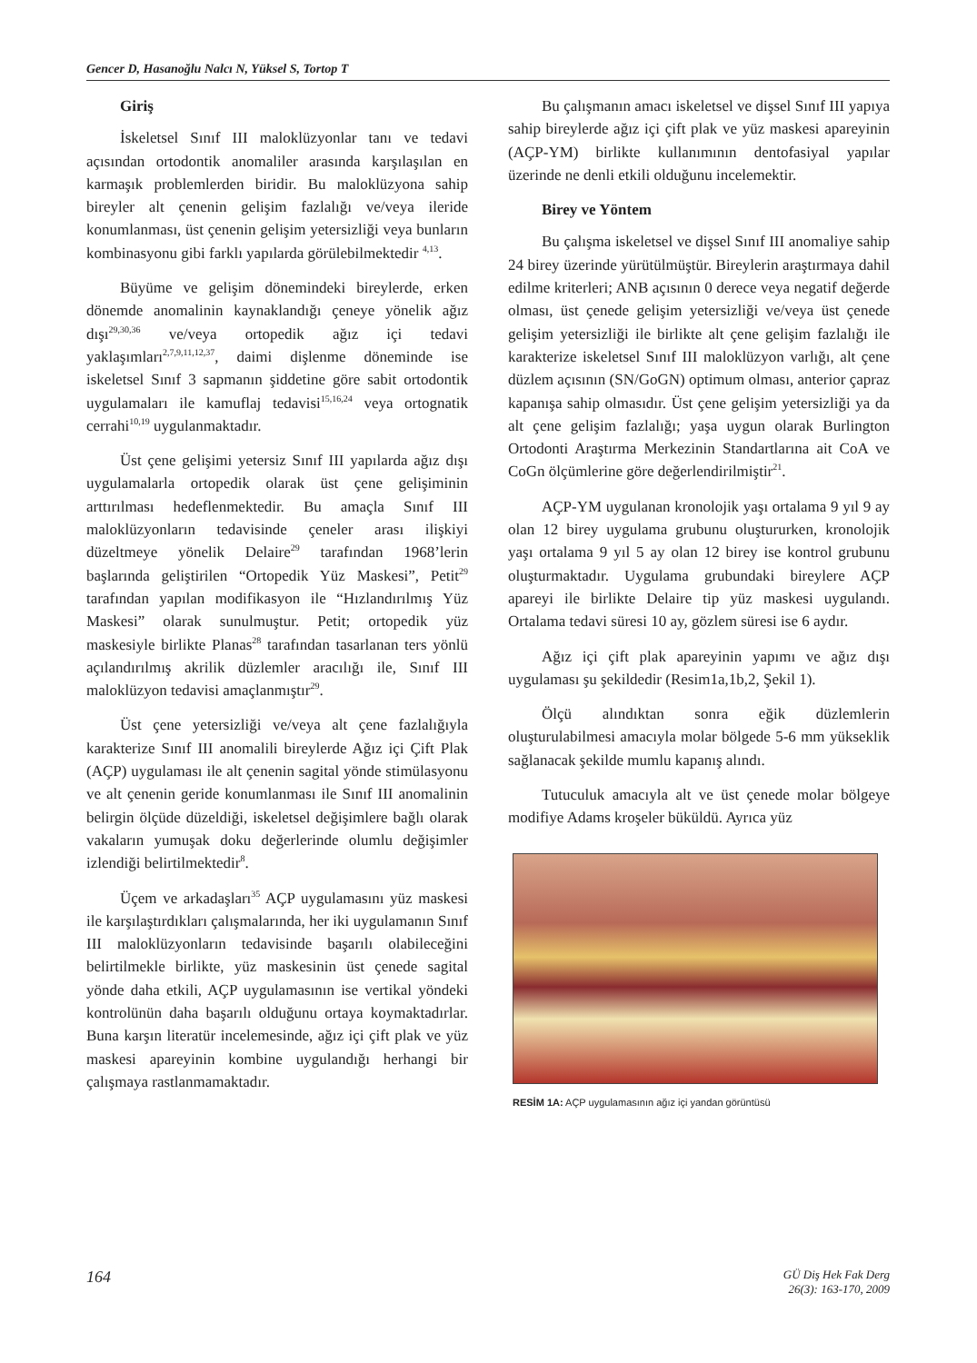Gencer D, Hasanoğlu Nalcı N, Yüksel S, Tortop T
Giriş
İskeletsel Sınıf III maloklüzyonlar tanı ve tedavi açısından ortodontik anomaliler arasında karşılaşılan en karmaşık problemlerden biridir. Bu maloklüzyona sahip bireyler alt çenenin gelişim fazlalığı ve/veya ileride konumlanması, üst çenenin gelişim yetersizliği veya bunların kombinasyonu gibi farklı yapılarda görülebilmektedir <sup>4,13</sup>.
Büyüme ve gelişim dönemindeki bireylerde, erken dönemde anomalinin kaynaklandığı çeneye yönelik ağız dışı<sup>29,30,36</sup> ve/veya ortopedik ağız içi tedavi yaklaşımları<sup>2,7,9,11,12,37</sup>, daimi dişlenme döneminde ise iskeletsel Sınıf 3 sapmanın şiddetine göre sabit ortodontik uygulamaları ile kamuflaj tedavisi<sup>15,16,24</sup> veya ortognatik cerrahi<sup>10,19</sup> uygulanmaktadır.
Üst çene gelişimi yetersiz Sınıf III yapılarda ağız dışı uygulamalarla ortopedik olarak üst çene gelişiminin arttırılması hedeflenmektedir. Bu amaçla Sınıf III maloklüzyonların tedavisinde çeneler arası ilişkiyi düzeltmeye yönelik Delaire<sup>29</sup> tarafından 1968’lerin başlarında geliştirilen “Ortopedik Yüz Maskesi”, Petit<sup>29</sup> tarafından yapılan modifikasyon ile “Hızlandırılmış Yüz Maskesi” olarak sunulmuştur. Petit; ortopedik yüz maskesiyle birlikte Planas<sup>28</sup> tarafından tasarlanan ters yönlü açılandırılmış akrilik düzlemler aracılığı ile, Sınıf III maloklüzyon tedavisi amaçlanmıştır<sup>29</sup>.
Üst çene yetersizliği ve/veya alt çene fazlalığıyla karakterize Sınıf III anomalili bireylerde Ağız içi Çift Plak (AÇP) uygulaması ile alt çenenin sagital yönde stimülasyonu ve alt çenenin geride konumlanması ile Sınıf III anomalinin belirgin ölçüde düzeldiği, iskeletsel değişimlere bağlı olarak vakaların yumuşak doku değerlerinde olumlu değişimler izlendiği belirtilmektedir<sup>8</sup>.
Üçem ve arkadaşları<sup>35</sup> AÇP uygulamasını yüz maskesi ile karşılaştırdıkları çalışmalarında, her iki uygulamanın Sınıf III maloklüzyonların tedavisinde başarılı olabileceğini belirtilmekle birlikte, yüz maskesinin üst çenede sagital yönde daha etkili, AÇP uygulamasının ise vertikal yöndeki kontrolünün daha başarılı olduğunu ortaya koymaktadırlar. Buna karşın literatür incelemesinde, ağız içi çift plak ve yüz maskesi apareyinin kombine uygulandığı herhangi bir çalışmaya rastlanmamaktadır.
Bu çalışmanın amacı iskeletsel ve dişsel Sınıf III yapıya sahip bireylerde ağız içi çift plak ve yüz maskesi apareyinin (AÇP-YM) birlikte kullanımının dentofasiyal yapılar üzerinde ne denli etkili olduğunu incelemektir.
Birey ve Yöntem
Bu çalışma iskeletsel ve dişsel Sınıf III anomaliye sahip 24 birey üzerinde yürütülmüştür. Bireylerin araştırmaya dahil edilme kriterleri; ANB açısının 0 derece veya negatif değerde olması, üst çenede gelişim yetersizliği ve/veya üst çenede gelişim yetersizliği ile birlikte alt çene gelişim fazlalığı ile karakterize iskeletsel Sınıf III maloklüzyon varlığı, alt çene düzlem açısının (SN/GoGN) optimum olması, anterior çapraz kapanışa sahip olmasıdır. Üst çene gelişim yetersizliği ya da alt çene gelişim fazlalığı; yaşa uygun olarak Burlington Ortodonti Araştırma Merkezinin Standartlarına ait CoA ve CoGn ölçümlerine göre değerlendirilmiştir<sup>21</sup>.
AÇP-YM uygulanan kronolojik yaşı ortalama 9 yıl 9 ay olan 12 birey uygulama grubunu oluştururken, kronolojik yaşı ortalama 9 yıl 5 ay olan 12 birey ise kontrol grubunu oluşturmaktadır. Uygulama grubundaki bireylere AÇP apareyi ile birlikte Delaire tip yüz maskesi uygulandı. Ortalama tedavi süresi 10 ay, gözlem süresi ise 6 aydır.
Ağız içi çift plak apareyinin yapımı ve ağız dışı uygulaması şu şekildedir (Resim1a,1b,2, Şekil 1).
Ölçü alındıktan sonra eğik düzlemlerin oluşturulabilmesi amacıyla molar bölgede 5-6 mm yükseklik sağlanacak şekilde mumlu kapanış alındı.
Tutuculuk amacıyla alt ve üst çenede molar bölgeye modifiye Adams kroşeler büküldü. Ayrıca yüz
RESİM 1A: AÇP uygulamasının ağız içi yandan görüntüsü
164
GÜ Diş Hek Fak Derg
26(3): 163-170, 2009